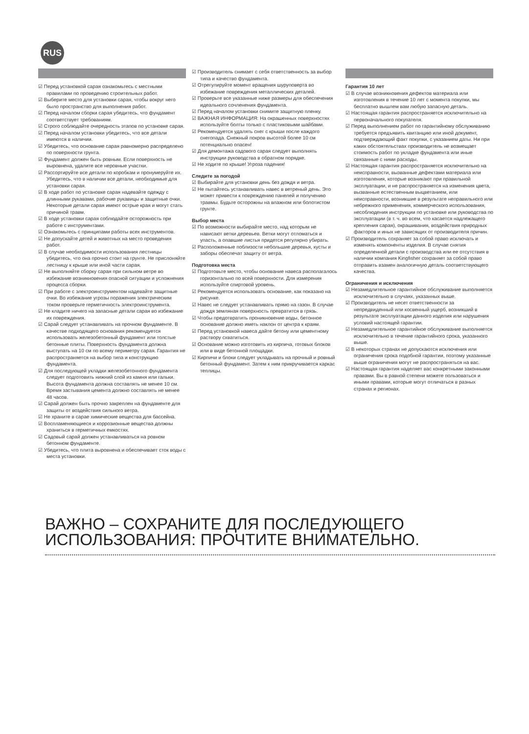RUS
☑ Перед установкой сарая ознакомьтесь с местными правилами по проведению строительных работ.
☑ Выберите место для установки сарая, чтобы вокруг него было пространство для выполнения работ.
☑ Перед началом сборки сарая убедитесь, что фундамент соответствует требованиям.
☑ Строго соблюдайте очередность этапов по установке сарая.
☑ Перед началом установки убедитесь, что все детали имеются в наличии.
☑ Убедитесь, что основание сарая равномерно распределено по поверхности грунта.
☑ Фундамент должен быть ровным. Если поверхность не выровнена, удалите все неровные участки.
☑ Рассортируйте все детали по коробкам и пронумеруйте их. Убедитесь, что в наличии все детали, необходимые для установки сарая.
☑ В ходе работ по установке сарая надевайте одежду с длинными рукавами, рабочие рукавицы и защитные очки. Некоторые детали сарая имеют острые края и могут стать причиной травм.
☑ В ходе установки сарая соблюдайте осторожность при работе с инструментами.
☑ Ознакомьтесь с принципами работы всех инструментов.
☑ Не допускайте детей и животных на место проведения работ.
☑ В случае необходимости использования лестницы убедитесь, что она прочно стоит на грунте. Не прислоняйте лестницу к крыше или иной части сарая.
☑ Не выполняйте сборку сарая при сильном ветре во избежание возникновения опасной ситуации и усложнения процесса сборки.
☑ При работе с электроинструментом надевайте защитные очки. Во избежание угрозы поражения электрическим током проверьте герметичность электроинструмента.
☑ Не кладите ничего на запасные детали сарая во избежание их повреждения.
☑ Сарай следует устанавливать на прочном фундаменте. В качестве подходящего основания рекомендуется использовать железобетонный фундамент или толстые бетонные плиты. Поверхность фундамента должна выступать на 10 см по всему периметру сарая. Гарантия не распространяется на выбор типа и конструкцию фундамента.
☑ Для последующей укладки железобетонного фундамента следует подготовить нижний слой из камня или гальки. Высота фундамента должна составлять не менее 10 см. Время застывания цемента должно составлять не менее 48 часов.
☑ Сарай должен быть прочно закреплен на фундаменте для защиты от воздействия сильного ветра.
☑ Не храните в сарае химические вещества для бассейна.
☑ Воспламеняющиеся и коррозионные вещества должны храниться в герметичных емкостях.
☑ Садовый сарай должен устанавливаться на ровном бетонном фундаменте.
☑ Убедитесь, что плита выровнена и обеспечивает сток воды с места установки.
☑ Производитель снимает с себя ответственность за выбор типа и качество фундамента.
☑ Отрегулируйте момент вращения шуруповерта во избежание повреждения металлических деталей.
☑ Проверьте все указанные ниже размеры для обеспечения идеального сочленения фундамента.
☑ Перед началом установки снимите защитную пленку.
☑ ВАЖНАЯ ИНФОРМАЦИЯ: На окрашенных поверхностях используйте болты только с пластиковыми шайбами.
☑ Рекомендуется удалять снег с крыши после каждого снегопада. Снежный покров высотой более 10 см потенциально опасен!
☑ Для демонтажа садового сарая следует выполнять инструкции руководства в обратном порядке.
☑ Не ходите по крыше! Угроза падения!
Следите за погодой
☑ Выбирайте для установки день без дождя и ветра.
☑ Не пытайтесь устанавливать навес в ветреный день. Это может привести к повреждению панелей и получению травмы. Будьте осторожны на влажном или болотистом грунте.
Выбор места
☑ По возможности выбирайте место, над которым не нависают ветки деревьев. Ветки могут отломаться и упасть, а опавшие листья придется регулярно убирать.
☑ Расположенные поблизости небольшие деревья, кусты и заборы обеспечат защиту от ветра.
Подготовка места
☑ Подготовьте место, чтобы основание навеса располагалось горизонтально по всей поверхности. Для измерения используйте спиртовой уровень.
☑ Рекомендуется использовать основание, как показано на рисунке.
☑ Навес не следует устанавливать прямо на газон. В случае дождя земляная поверхность превратится в грязь.
☑ Чтобы предотвратить проникновение воды, бетонное основание должно иметь наклон от центра к краям.
☑ Перед установкой навеса дайте бетону или цементному раствору схватиться.
☑ Основание можно изготовить из кирпича, готовых блоков или в виде бетонной площадки.
☑ Кирпичи и блоки следует укладывать на прочный и ровный бетонный фундамент. Затем к ним прикручивается каркас теплицы.
Гарантия 10 лет
☑ В случае возникновения дефектов материала или изготовления в течение 10 лет с момента покупки, мы бесплатно вышлем вам любую запасную деталь.
☑ Настоящая гарантия распространяется исключительно на первоначального покупателя.
☑ Перед выполнением работ по гарантийному обслуживанию требуется предъявить квитанцию или иной документ, подтверждающий факт покупки, с указанием даты. Ни при каких обстоятельствах производитель не возмещает стоимость работ по укладке фундамента или иные связанные с ними расходы.
☑ Настоящая гарантия распространяется исключительно на неисправности, вызванные дефектами материала или изготовления, которые возникают при правильной эксплуатации, и не распространяется на изменения цвета, вызванные естественным выцветанием, или неисправности, возникшие в результате неправильного или небрежного применения, коммерческого использования, несоблюдения инструкции по установке или руководства по эксплуатации (в т. ч. во всем, что касается надлежащего крепления сарая), окрашивания, воздействия природных факторов и иных не зависящих от производителя причин.
☑ Производитель сохраняет за собой право исключать и изменять компоненты изделия. В случае снятия определенной детали с производства или ее отсутствия в наличии компания Kingfisher сохраняет за собой право отправить взамен аналогичную деталь соответствующего качества.
Ограничения и исключения
☑ Незамедлительное гарантийное обслуживание выполняется исключительно в случаях, указанных выше.
☑ Производитель не несет ответственности за непредвиденный или косвенный ущерб, возникший в результате эксплуатации данного изделия или нарушения условий настоящей гарантии.
☑ Незамедлительное гарантийное обслуживание выполняется исключительно в течение гарантийного срока, указанного выше.
☑ В некоторых странах не допускаются исключения или ограничения срока подобной гарантии, поэтому указанные выше ограничения могут не распространяться на вас.
☑ Настоящая гарантия наделяет вас конкретными законными правами. Вы в равной степени можете пользоваться и иными правами, которые могут отличаться в разных странах и регионах.
ВАЖНО – СОХРАНИТЕ ДЛЯ ПОСЛЕДУЮЩЕГО
ИСПОЛЬЗОВАНИЯ: ПРОЧТИТЕ ВНИМАТЕЛЬНО.